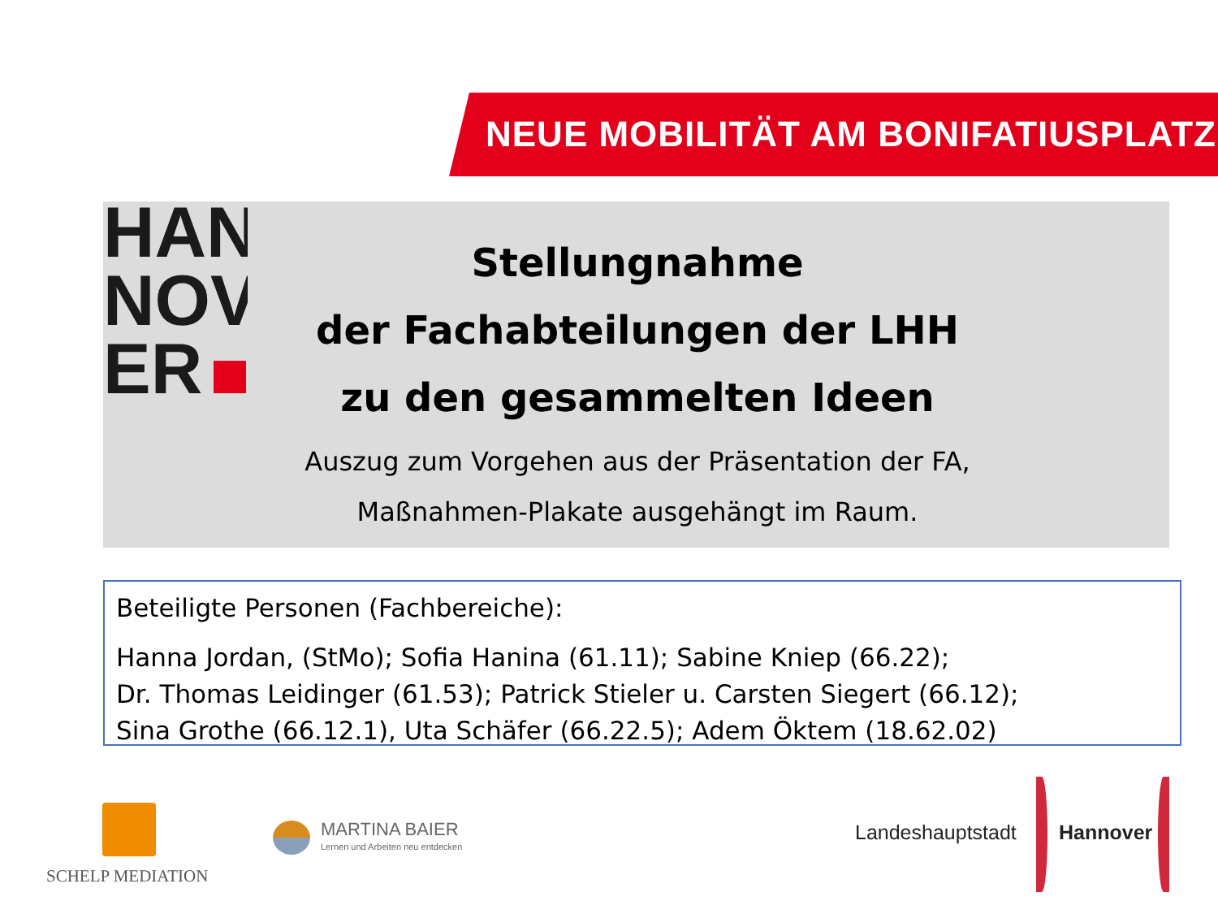NEUE MOBILITÄT AM BONIFATIUSPLATZ
HAN
NOV
ER
Stellungnahme
der Fachabteilungen der LHH
zu den gesammelten Ideen
Auszug zum Vorgehen aus der Präsentation der FA,
Maßnahmen-Plakate ausgehängt im Raum.
Beteiligte Personen (Fachbereiche):
Hanna Jordan, (StMo); Sofia Hanina (61.11); Sabine Kniep (66.22);
Dr. Thomas Leidinger (61.53); Patrick Stieler u. Carsten Siegert (66.12);
Sina Grothe (66.12.1), Uta Schäfer (66.22.5); Adem Öktem (18.62.02)
SCHELP MEDIATION
MARTINA BAIER
Lernen und Arbeiten neu entdecken
Landeshauptstadt Hannover